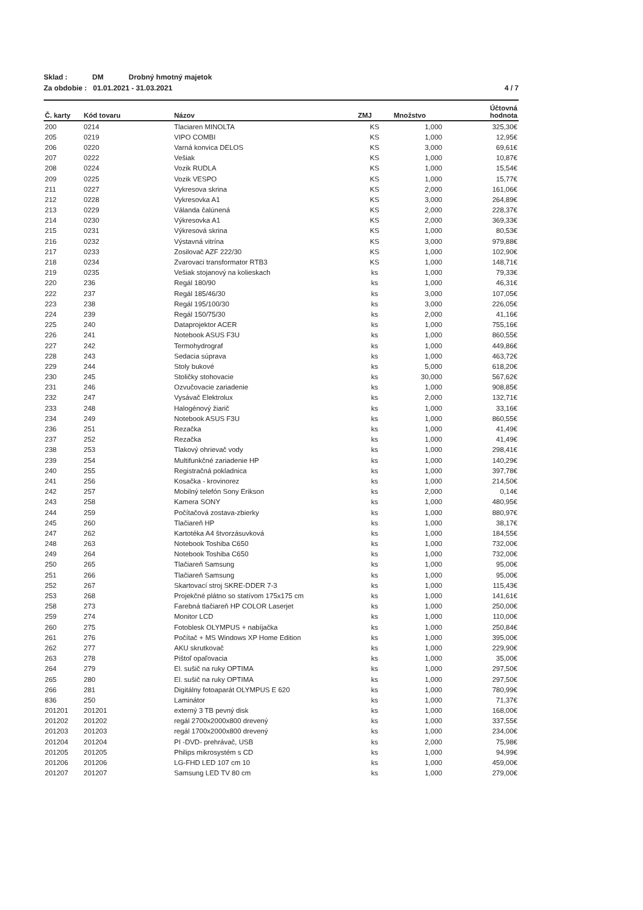Sklad : DM Drobný hmotný majetok
Za obdobie : 01.01.2021 - 31.03.2021 4 / 7
| Č. karty | Kód tovaru | Názov | ZMJ | Množstvo | Účtovná hodnota |
| --- | --- | --- | --- | --- | --- |
| 200 | 0214 | Tlaciaren MINOLTA | KS | 1,000 | 325,30€ |
| 205 | 0219 | VIPO COMBI | KS | 1,000 | 12,95€ |
| 206 | 0220 | Varná konvica DELOS | KS | 3,000 | 69,61€ |
| 207 | 0222 | Vešiak | KS | 1,000 | 10,87€ |
| 208 | 0224 | Vozik RUDLA | KS | 1,000 | 15,54€ |
| 209 | 0225 | Vozik VESPO | KS | 1,000 | 15,77€ |
| 211 | 0227 | Vykresova skrina | KS | 2,000 | 161,06€ |
| 212 | 0228 | Vykresovka A1 | KS | 3,000 | 264,89€ |
| 213 | 0229 | Válanda čalúnená | KS | 2,000 | 228,37€ |
| 214 | 0230 | Výkresovka A1 | KS | 2,000 | 369,33€ |
| 215 | 0231 | Výkresová skrina | KS | 1,000 | 80,53€ |
| 216 | 0232 | Výstavná vitrína | KS | 3,000 | 979,88€ |
| 217 | 0233 | Zosilovač AZF 222/30 | KS | 1,000 | 102,90€ |
| 218 | 0234 | Zvarovaci transformator RTB3 | KS | 1,000 | 148,71€ |
| 219 | 0235 | Vešiak stojanový na kolieskach | ks | 1,000 | 79,33€ |
| 220 | 236 | Regál 180/90 | ks | 1,000 | 46,31€ |
| 222 | 237 | Regál 185/46/30 | ks | 3,000 | 107,05€ |
| 223 | 238 | Regál 195/100/30 | ks | 3,000 | 226,05€ |
| 224 | 239 | Regál 150/75/30 | ks | 2,000 | 41,16€ |
| 225 | 240 | Dataprojektor ACER | ks | 1,000 | 755,16€ |
| 226 | 241 | Notebook ASUS F3U | ks | 1,000 | 860,55€ |
| 227 | 242 | Termohydrograf | ks | 1,000 | 449,86€ |
| 228 | 243 | Sedacia súprava | ks | 1,000 | 463,72€ |
| 229 | 244 | Stoly bukové | ks | 5,000 | 618,20€ |
| 230 | 245 | Stoličky stohovacie | ks | 30,000 | 567,62€ |
| 231 | 246 | Ozvučovacie zariadenie | ks | 1,000 | 908,85€ |
| 232 | 247 | Vysávač Elektrolux | ks | 2,000 | 132,71€ |
| 233 | 248 | Halogénový žiarič | ks | 1,000 | 33,16€ |
| 234 | 249 | Notebook ASUS F3U | ks | 1,000 | 860,55€ |
| 236 | 251 | Rezačka | ks | 1,000 | 41,49€ |
| 237 | 252 | Rezačka | ks | 1,000 | 41,49€ |
| 238 | 253 | Tlakový ohrievač vody | ks | 1,000 | 298,41€ |
| 239 | 254 | Multifunkčné zariadenie HP | ks | 1,000 | 140,29€ |
| 240 | 255 | Registračná pokladnica | ks | 1,000 | 397,78€ |
| 241 | 256 | Kosačka - krovinorez | ks | 1,000 | 214,50€ |
| 242 | 257 | Mobilný telefón Sony Erikson | ks | 2,000 | 0,14€ |
| 243 | 258 | Kamera SONY | ks | 1,000 | 480,95€ |
| 244 | 259 | Počítačová zostava-zbierky | ks | 1,000 | 880,97€ |
| 245 | 260 | Tlačiareň HP | ks | 1,000 | 38,17€ |
| 247 | 262 | Kartotéka A4 štvorzásuvková | ks | 1,000 | 184,55€ |
| 248 | 263 | Notebook Toshiba C650 | ks | 1,000 | 732,00€ |
| 249 | 264 | Notebook Toshiba C650 | ks | 1,000 | 732,00€ |
| 250 | 265 | Tlačiareň Samsung | ks | 1,000 | 95,00€ |
| 251 | 266 | Tlačiareň Samsung | ks | 1,000 | 95,00€ |
| 252 | 267 | Skartovací stroj SKRE-DDER 7-3 | ks | 1,000 | 115,43€ |
| 253 | 268 | Projekčné plátno so statívom 175x175 cm | ks | 1,000 | 141,61€ |
| 258 | 273 | Farebná tlačiareň HP COLOR Laserjet | ks | 1,000 | 250,00€ |
| 259 | 274 | Monitor LCD | ks | 1,000 | 110,00€ |
| 260 | 275 | Fotoblesk OLYMPUS + nabíjačka | ks | 1,000 | 250,84€ |
| 261 | 276 | Počítač + MS Windows XP Home Edition | ks | 1,000 | 395,00€ |
| 262 | 277 | AKU skrutkovač | ks | 1,000 | 229,90€ |
| 263 | 278 | Pištoľ opaľovacia | ks | 1,000 | 35,00€ |
| 264 | 279 | El. sušič na ruky OPTIMA | ks | 1,000 | 297,50€ |
| 265 | 280 | El. sušič na ruky OPTIMA | ks | 1,000 | 297,50€ |
| 266 | 281 | Digitálny fotoaparát OLYMPUS E 620 | ks | 1,000 | 780,99€ |
| 836 | 250 | Laminátor | ks | 1,000 | 71,37€ |
| 201201 | 201201 | externý 3 TB pevný disk | ks | 1,000 | 168,00€ |
| 201202 | 201202 | regál 2700x2000x800 drevený | ks | 1,000 | 337,55€ |
| 201203 | 201203 | regál 1700x2000x800 drevený | ks | 1,000 | 234,00€ |
| 201204 | 201204 | PI -DVD- prehrávač, USB | ks | 2,000 | 75,98€ |
| 201205 | 201205 | Philips mikrosystém s CD | ks | 1,000 | 94,99€ |
| 201206 | 201206 | LG-FHD LED 107 cm 10 | ks | 1,000 | 459,00€ |
| 201207 | 201207 | Samsung LED TV 80 cm | ks | 1,000 | 279,00€ |